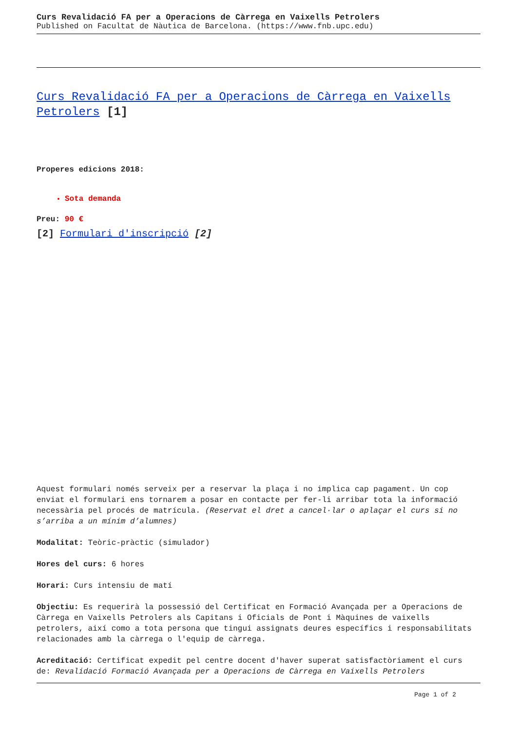Curs Revalidació FA per a Operacions de Càrrega en Vaixells Petrolers
Published on Facultat de Nàutica de Barcelona. (https://www.fnb.upc.edu)
Curs Revalidació FA per a Operacions de Càrrega en Vaixells Petrolers [1]
Properes edicions 2018:
Sota demanda
Preu: 90 €
[2] Formulari d'inscripció [2]
Aquest formulari només serveix per a reservar la plaça i no implica cap pagament. Un cop enviat el formulari ens tornarem a posar en contacte per fer-li arribar tota la informació necessària pel procés de matrícula. (Reservat el dret a cancel·lar o aplaçar el curs si no s’arriba a un mínim d’alumnes)
Modalitat: Teòric-pràctic (simulador)
Hores del curs: 6 hores
Horari: Curs intensiu de matí
Objectiu: Es requerirà la possessió del Certificat en Formació Avançada per a Operacions de Càrrega en Vaixells Petrolers als Capitans i Oficials de Pont i Màquines de vaixells petrolers, així como a tota persona que tingui assignats deures específics i responsabilitats relacionades amb la càrrega o l'equip de càrrega.
Acreditació: Certificat expedit pel centre docent d'haver superat satisfactòriament el curs de: Revalidació Formació Avançada per a Operacions de Càrrega en Vaixells Petrolers
Page 1 of 2